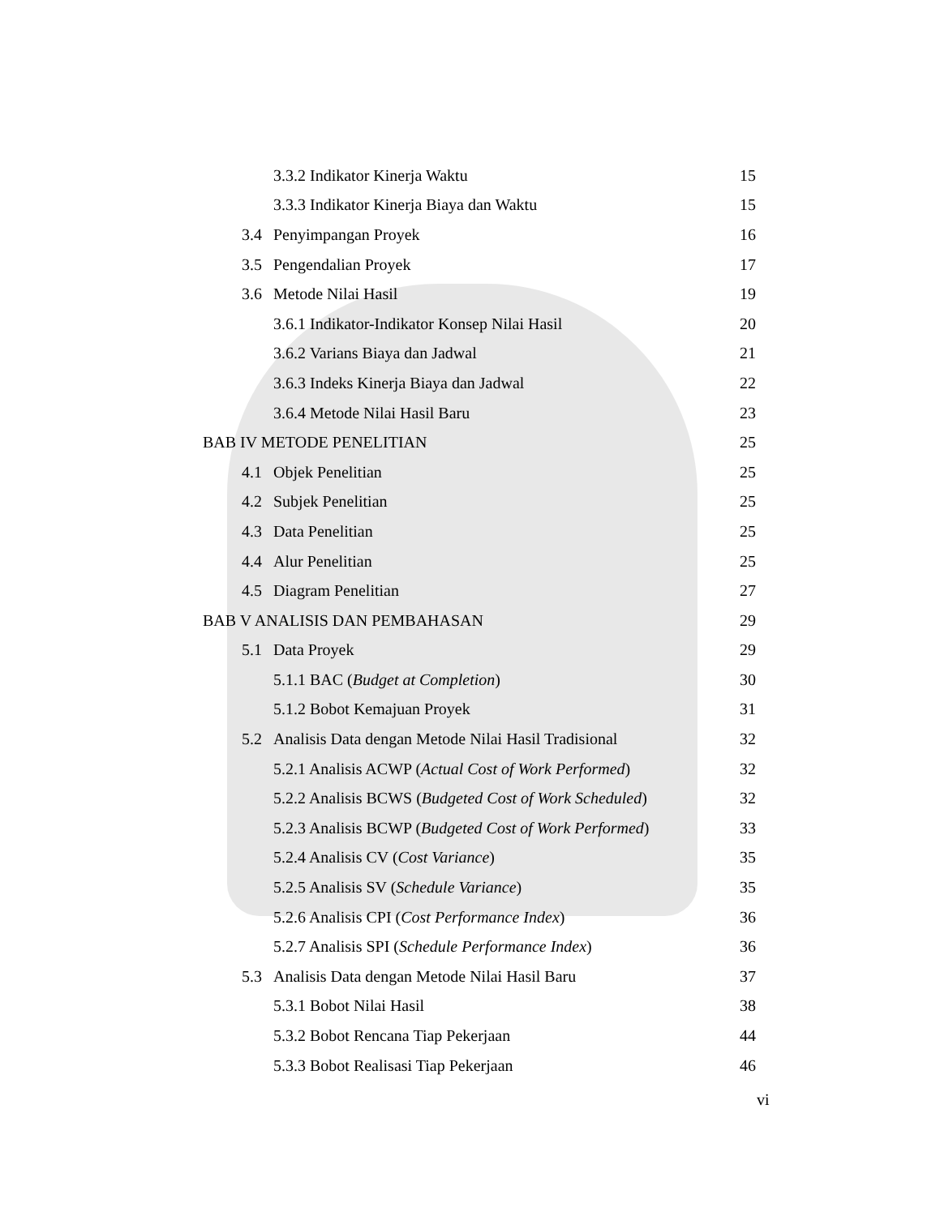3.3.2 Indikator Kinerja Waktu 15
3.3.3 Indikator Kinerja Biaya dan Waktu 15
3.4 Penyimpangan Proyek 16
3.5 Pengendalian Proyek 17
3.6 Metode Nilai Hasil 19
3.6.1 Indikator-Indikator Konsep Nilai Hasil 20
3.6.2 Varians Biaya dan Jadwal 21
3.6.3 Indeks Kinerja Biaya dan Jadwal 22
3.6.4 Metode Nilai Hasil Baru 23
BAB IV METODE PENELITIAN 25
4.1 Objek Penelitian 25
4.2 Subjek Penelitian 25
4.3 Data Penelitian 25
4.4 Alur Penelitian 25
4.5 Diagram Penelitian 27
BAB V ANALISIS DAN PEMBAHASAN 29
5.1 Data Proyek 29
5.1.1 BAC (Budget at Completion) 30
5.1.2 Bobot Kemajuan Proyek 31
5.2 Analisis Data dengan Metode Nilai Hasil Tradisional 32
5.2.1 Analisis ACWP (Actual Cost of Work Performed) 32
5.2.2 Analisis BCWS (Budgeted Cost of Work Scheduled) 32
5.2.3 Analisis BCWP (Budgeted Cost of Work Performed) 33
5.2.4 Analisis CV (Cost Variance) 35
5.2.5 Analisis SV (Schedule Variance) 35
5.2.6 Analisis CPI (Cost Performance Index) 36
5.2.7 Analisis SPI (Schedule Performance Index) 36
5.3 Analisis Data dengan Metode Nilai Hasil Baru 37
5.3.1 Bobot Nilai Hasil 38
5.3.2 Bobot Rencana Tiap Pekerjaan 44
5.3.3 Bobot Realisasi Tiap Pekerjaan 46
vi